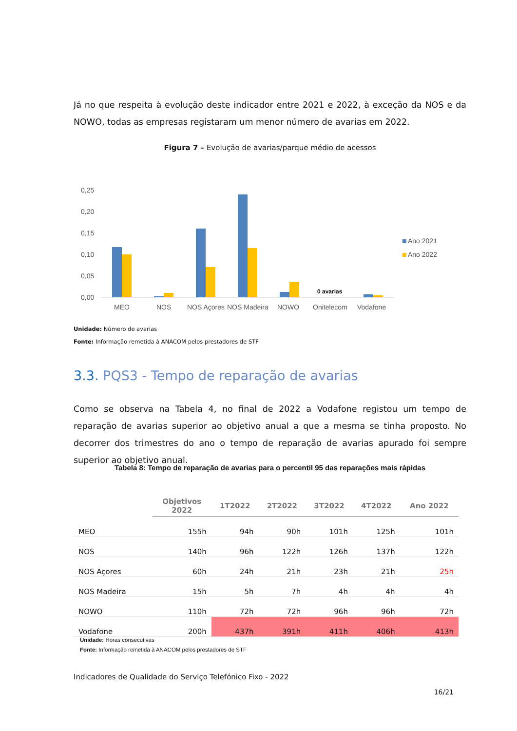Já no que respeita à evolução deste indicador entre 2021 e 2022, à exceção da NOS e da NOWO, todas as empresas registaram um menor número de avarias em 2022.
Figura 7 – Evolução de avarias/parque médio de acessos
0,25
0,20
0,15
0,10
0,05
0,00
0 avarias
MEO
NOS
NOS Açores
NOS Madeira
NOWO
Onitelecom
Vodafone
Ano 2021
Ano 2022
Unidade: Número de avarias
Fonte: Informação remetida à ANACOM pelos prestadores de STF
3.3. PQS3 - Tempo de reparação de avarias
Como se observa na Tabela 4, no final de 2022 a Vodafone registou um tempo de reparação de avarias superior ao objetivo anual a que a mesma se tinha proposto. No decorrer dos trimestres do ano o tempo de reparação de avarias apurado foi sempre superior ao objetivo anual.
Tabela 8: Tempo de reparação de avarias para o percentil 95 das reparações mais rápidas
| | Objetivos 2022 | 1T2022 | 2T2022 | 3T2022 | 4T2022 | Ano 2022 |
| --- | --- | --- | --- | --- | --- | --- |
| MEO | 155h | 94h | 90h | 101h | 125h | 101h |
| NOS | 140h | 96h | 122h | 126h | 137h | 122h |
| NOS Açores | 60h | 24h | 21h | 23h | 21h | 25h |
| NOS Madeira | 15h | 5h | 7h | 4h | 4h | 4h |
| NOWO | 110h | 72h | 72h | 96h | 96h | 72h |
| Vodafone | 200h | 437h | 391h | 411h | 406h | 413h |
Unidade: Horas consecutivas
Fonte: Informação remetida à ANACOM pelos prestadores de STF
Indicadores de Qualidade do Serviço Telefónico Fixo - 2022
16/21